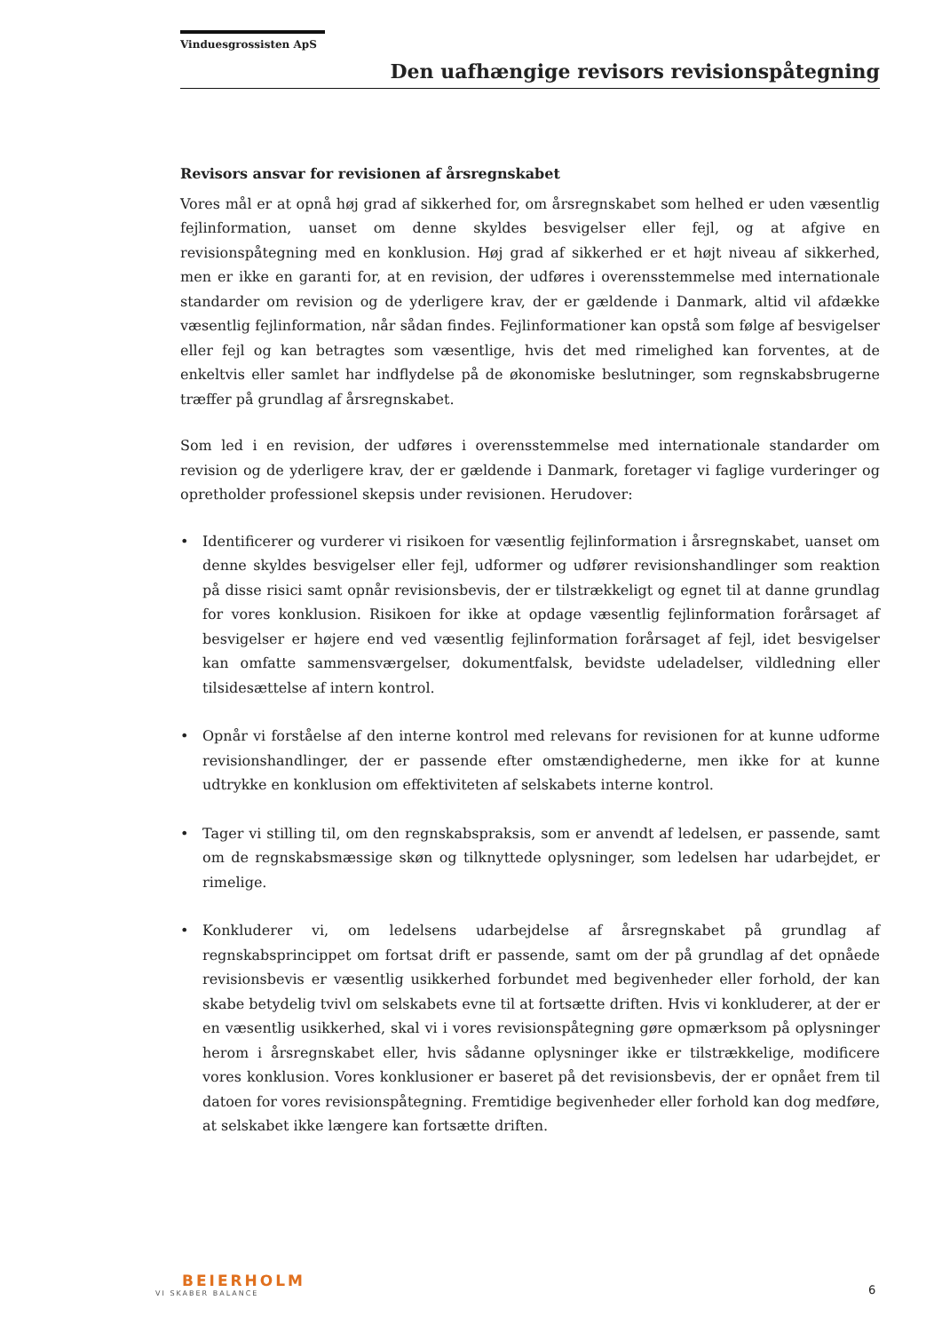Vinduesgrossisten ApS
Den uafhængige revisors revisionspåtegning
Revisors ansvar for revisionen af årsregnskabet
Vores mål er at opnå høj grad af sikkerhed for, om årsregnskabet som helhed er uden væsentlig fejlinformation, uanset om denne skyldes besvigelser eller fejl, og at afgive en revisionspåtegning med en konklusion. Høj grad af sikkerhed er et højt niveau af sikkerhed, men er ikke en garanti for, at en revision, der udføres i overensstemmelse med internationale standarder om revision og de yderligere krav, der er gældende i Danmark, altid vil afdække væsentlig fejlinformation, når sådan findes. Fejlinformationer kan opstå som følge af besvigelser eller fejl og kan betragtes som væsentlige, hvis det med rimelighed kan forventes, at de enkeltvis eller samlet har indflydelse på de økonomiske beslutninger, som regnskabsbrugerne træffer på grundlag af årsregnskabet.
Som led i en revision, der udføres i overensstemmelse med internationale standarder om revision og de yderligere krav, der er gældende i Danmark, foretager vi faglige vurderinger og opretholder professionel skepsis under revisionen. Herudover:
• Identificerer og vurderer vi risikoen for væsentlig fejlinformation i årsregnskabet, uanset om denne skyldes besvigelser eller fejl, udformer og udfører revisionshandlinger som reaktion på disse risici samt opnår revisionsbevis, der er tilstrækkeligt og egnet til at danne grundlag for vores konklusion. Risikoen for ikke at opdage væsentlig fejlinformation forårsaget af besvigelser er højere end ved væsentlig fejlinformation forårsaget af fejl, idet besvigelser kan omfatte sammensværgelser, dokumentfalsk, bevidste udeladelser, vildledning eller tilsidesættelse af intern kontrol.
• Opnår vi forståelse af den interne kontrol med relevans for revisionen for at kunne udforme revisionshandlinger, der er passende efter omstændighederne, men ikke for at kunne udtrykke en konklusion om effektiviteten af selskabets interne kontrol.
• Tager vi stilling til, om den regnskabspraksis, som er anvendt af ledelsen, er passende, samt om de regnskabsmæssige skøn og tilknyttede oplysninger, som ledelsen har udarbejdet, er rimelige.
• Konkluderer vi, om ledelsens udarbejdelse af årsregnskabet på grundlag af regnskabsprincippet om fortsat drift er passende, samt om der på grundlag af det opnåede revisionsbevis er væsentlig usikkerhed forbundet med begivenheder eller forhold, der kan skabe betydelig tvivl om selskabets evne til at fortsætte driften. Hvis vi konkluderer, at der er en væsentlig usikkerhed, skal vi i vores revisionspåtegning gøre opmærksom på oplysninger herom i årsregnskabet eller, hvis sådanne oplysninger ikke er tilstrækkelige, modificere vores konklusion. Vores konklusioner er baseret på det revisionsbevis, der er opnået frem til datoen for vores revisionspåtegning. Fremtidige begivenheder eller forhold kan dog medføre, at selskabet ikke længere kan fortsætte driften.
BEIERHOLM
VI SKABER BALANCE
6